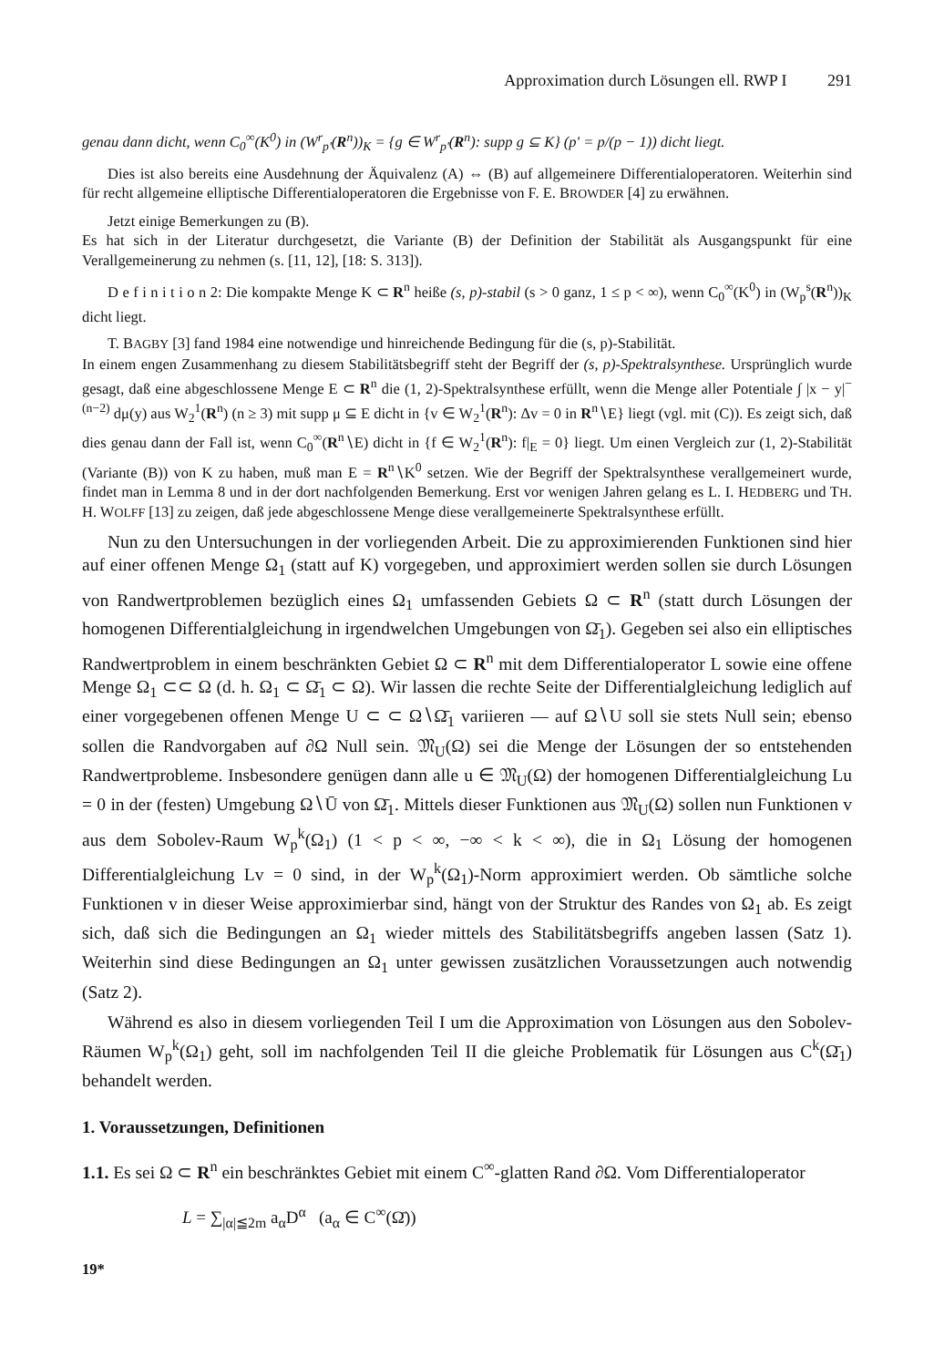Approximation durch Lösungen ell. RWP I 291
genau dann dicht, wenn C<sub>0</sub><sup>∞</sup>(K<sup>0</sup>) in (W<sup>r</sup><sub>p'</sub>(R<sup>n</sup>))<sub>K</sub> = {g ∈ W<sup>r</sup><sub>p'</sub>(R<sup>n</sup>): supp g ⊆ K} (p' = p/(p − 1)) dicht liegt.
Dies ist also bereits eine Ausdehnung der Äquivalenz (A) ⇔ (B) auf allgemeinere Differentialoperatoren. Weiterhin sind für recht allgemeine elliptische Differentialoperatoren die Ergebnisse von F. E. BROWDER [4] zu erwähnen.
Jetzt einige Bemerkungen zu (B).
Es hat sich in der Literatur durchgesetzt, die Variante (B) der Definition der Stabilität als Ausgangspunkt für eine Verallgemeinerung zu nehmen (s. [11, 12], [18: S. 313]).
D e f i n i t i o n 2: Die kompakte Menge K ⊂ R<sup>n</sup> heiße (s, p)-stabil (s > 0 ganz, 1 ≤ p < ∞), wenn C<sub>0</sub><sup>∞</sup>(K<sup>0</sup>) in (W<sub>p</sub><sup>s</sup>(R<sup>n</sup>))<sub>K</sub> dicht liegt.
T. BAGBY [3] fand 1984 eine notwendige und hinreichende Bedingung für die (s, p)-Stabilität.
In einem engen Zusammenhang zu diesem Stabilitätsbegriff steht der Begriff der (s, p)-Spektralsynthese. Ursprünglich wurde gesagt, daß eine abgeschlossene Menge E ⊂ R<sup>n</sup> die (1, 2)-Spektralsynthese erfüllt, wenn die Menge aller Potentiale ∫ |x − y|<sup>−(n−2)</sup> dμ(y) aus W<sub>2</sub><sup>1</sup>(R<sup>n</sup>) (n ≥ 3) mit supp μ ⊆ E dicht in {v ∈ W<sub>2</sub><sup>1</sup>(R<sup>n</sup>): Δv = 0 in R<sup>n</sup>∖E} liegt (vgl. mit (C)). Es zeigt sich, daß dies genau dann der Fall ist, wenn C<sub>0</sub><sup>∞</sup>(R<sup>n</sup>∖E) dicht in {f ∈ W<sub>2</sub><sup>1</sup>(R<sup>n</sup>): f|<sub>E</sub> = 0} liegt. Um einen Vergleich zur (1, 2)-Stabilität (Variante (B)) von K zu haben, muß man E = R<sup>n</sup>∖K<sup>0</sup> setzen. Wie der Begriff der Spektralsynthese verallgemeinert wurde, findet man in Lemma 8 und in der dort nachfolgenden Bemerkung. Erst vor wenigen Jahren gelang es L. I. HEDBERG und TH. H. WOLFF [13] zu zeigen, daß jede abgeschlossene Menge diese verallgemeinerte Spektralsynthese erfüllt.
Nun zu den Untersuchungen in der vorliegenden Arbeit. Die zu approximierenden Funktionen sind hier auf einer offenen Menge Ω<sub>1</sub> (statt auf K) vorgegeben, und approximiert werden sollen sie durch Lösungen von Randwertproblemen bezüglich eines Ω<sub>1</sub> umfassenden Gebiets Ω ⊂ R<sup>n</sup> (statt durch Lösungen der homogenen Differentialgleichung in irgendwelchen Umgebungen von Ω̄<sub>1</sub>). Gegeben sei also ein elliptisches Randwertproblem in einem beschränkten Gebiet Ω ⊂ R<sup>n</sup> mit dem Differentialoperator L sowie eine offene Menge Ω<sub>1</sub> ⊂⊂ Ω (d. h. Ω<sub>1</sub> ⊂ Ω̄<sub>1</sub> ⊂ Ω). Wir lassen die rechte Seite der Differentialgleichung lediglich auf einer vorgegebenen offenen Menge U ⊂ ⊂ Ω∖Ω̄<sub>1</sub> variieren — auf Ω∖U soll sie stets Null sein; ebenso sollen die Randvorgaben auf ∂Ω Null sein. 𝔐<sub>U</sub>(Ω) sei die Menge der Lösungen der so entstehenden Randwertprobleme. Insbesondere genügen dann alle u ∈ 𝔐<sub>U</sub>(Ω) der homogenen Differentialgleichung Lu = 0 in der (festen) Umgebung Ω∖Ū von Ω̄<sub>1</sub>. Mittels dieser Funktionen aus 𝔐<sub>U</sub>(Ω) sollen nun Funktionen v aus dem Sobolev-Raum W<sub>p</sub><sup>k</sup>(Ω<sub>1</sub>) (1 < p < ∞, −∞ < k < ∞), die in Ω<sub>1</sub> Lösung der homogenen Differentialgleichung Lv = 0 sind, in der W<sub>p</sub><sup>k</sup>(Ω<sub>1</sub>)-Norm approximiert werden. Ob sämtliche solche Funktionen v in dieser Weise approximierbar sind, hängt von der Struktur des Randes von Ω<sub>1</sub> ab. Es zeigt sich, daß sich die Bedingungen an Ω<sub>1</sub> wieder mittels des Stabilitätsbegriffs angeben lassen (Satz 1). Weiterhin sind diese Bedingungen an Ω<sub>1</sub> unter gewissen zusätzlichen Voraussetzungen auch notwendig (Satz 2).
Während es also in diesem vorliegenden Teil I um die Approximation von Lösungen aus den Sobolev-Räumen W<sub>p</sub><sup>k</sup>(Ω<sub>1</sub>) geht, soll im nachfolgenden Teil II die gleiche Problematik für Lösungen aus C<sup>k</sup>(Ω̄<sub>1</sub>) behandelt werden.
1. Voraussetzungen, Definitionen
1.1. Es sei Ω ⊂ R<sup>n</sup> ein beschränktes Gebiet mit einem C<sup>∞</sup>-glatten Rand ∂Ω. Vom Differentialoperator
L = ∑<sub>|α|≦2m</sub> a<sub>α</sub>D<sup>α</sup> (a<sub>α</sub> ∈ C<sup>∞</sup>(Ω̄))
19*